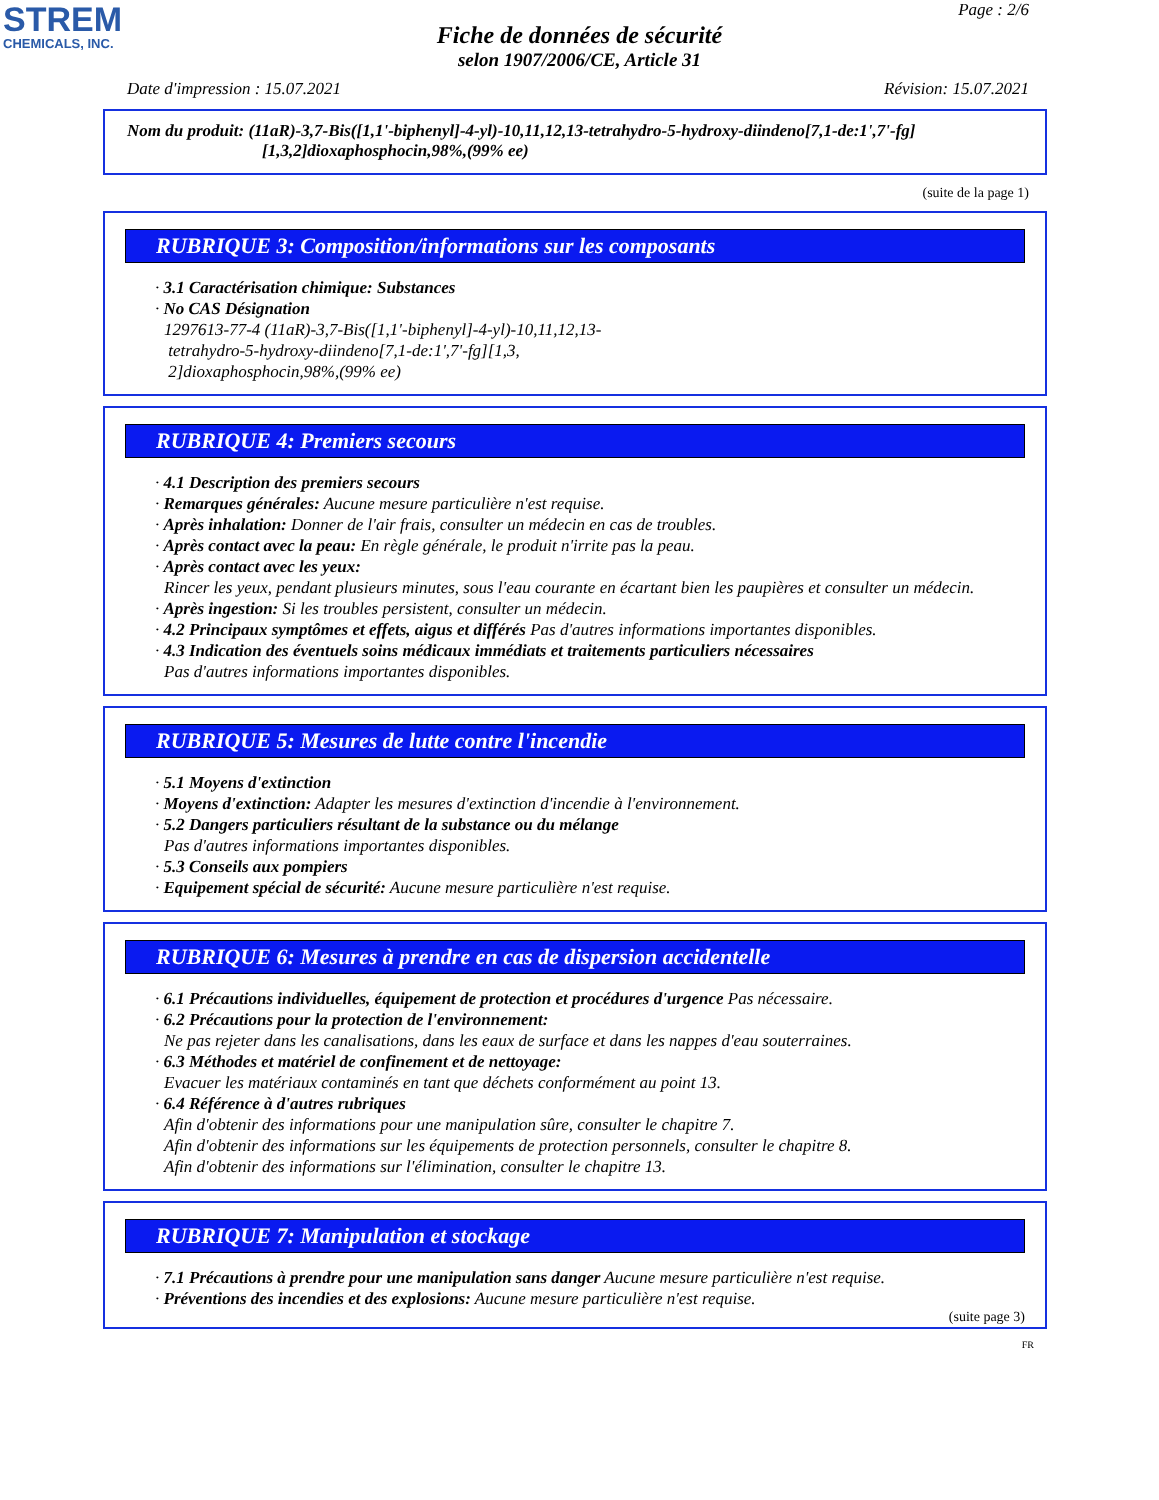STREM
CHEMICALS, INC.
Page : 2/6
Fiche de données de sécurité
selon 1907/2006/CE, Article 31
Date d'impression : 15.07.2021 Révision: 15.07.2021
Nom du produit: (11aR)-3,7-Bis([1,1'-biphenyl]-4-yl)-10,11,12,13-tetrahydro-5-hydroxy-diindeno[7,1-de:1',7'-fg]
[1,3,2]dioxaphosphocin,98%,(99% ee)
(suite de la page 1)
RUBRIQUE 3: Composition/informations sur les composants
· 3.1 Caractérisation chimique: Substances
· No CAS Désignation
1297613-77-4 (11aR)-3,7-Bis([1,1'-biphenyl]-4-yl)-10,11,12,13-
tetrahydro-5-hydroxy-diindeno[7,1-de:1',7'-fg][1,3,
2]dioxaphosphocin,98%,(99% ee)
RUBRIQUE 4: Premiers secours
· 4.1 Description des premiers secours
· Remarques générales: Aucune mesure particulière n'est requise.
· Après inhalation: Donner de l'air frais, consulter un médecin en cas de troubles.
· Après contact avec la peau: En règle générale, le produit n'irrite pas la peau.
· Après contact avec les yeux:
Rincer les yeux, pendant plusieurs minutes, sous l'eau courante en écartant bien les paupières et consulter un médecin.
· Après ingestion: Si les troubles persistent, consulter un médecin.
· 4.2 Principaux symptômes et effets, aigus et différés Pas d'autres informations importantes disponibles.
· 4.3 Indication des éventuels soins médicaux immédiats et traitements particuliers nécessaires
Pas d'autres informations importantes disponibles.
RUBRIQUE 5: Mesures de lutte contre l'incendie
· 5.1 Moyens d'extinction
· Moyens d'extinction: Adapter les mesures d'extinction d'incendie à l'environnement.
· 5.2 Dangers particuliers résultant de la substance ou du mélange
Pas d'autres informations importantes disponibles.
· 5.3 Conseils aux pompiers
· Equipement spécial de sécurité: Aucune mesure particulière n'est requise.
RUBRIQUE 6: Mesures à prendre en cas de dispersion accidentelle
· 6.1 Précautions individuelles, équipement de protection et procédures d'urgence Pas nécessaire.
· 6.2 Précautions pour la protection de l'environnement:
Ne pas rejeter dans les canalisations, dans les eaux de surface et dans les nappes d'eau souterraines.
· 6.3 Méthodes et matériel de confinement et de nettoyage:
Evacuer les matériaux contaminés en tant que déchets conformément au point 13.
· 6.4 Référence à d'autres rubriques
Afin d'obtenir des informations pour une manipulation sûre, consulter le chapitre 7.
Afin d'obtenir des informations sur les équipements de protection personnels, consulter le chapitre 8.
Afin d'obtenir des informations sur l'élimination, consulter le chapitre 13.
RUBRIQUE 7: Manipulation et stockage
· 7.1 Précautions à prendre pour une manipulation sans danger Aucune mesure particulière n'est requise.
· Préventions des incendies et des explosions: Aucune mesure particulière n'est requise.
(suite page 3)
FR